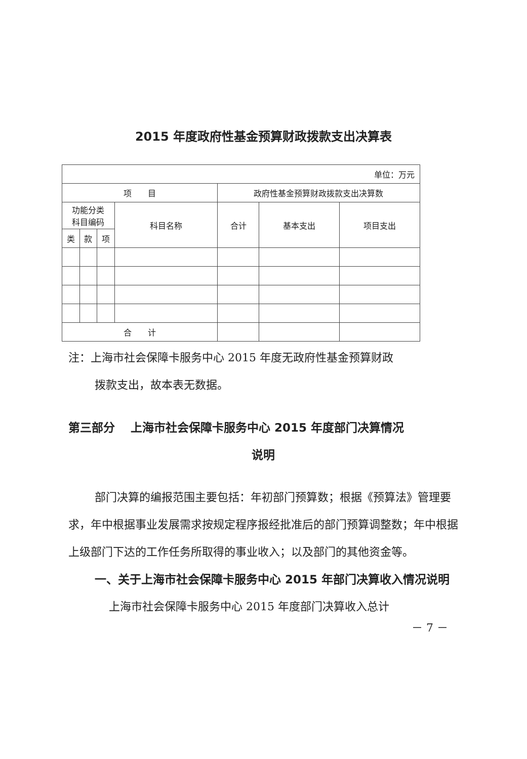2015 年度政府性基金预算财政拨款支出决算表
| 单位：万元 | | | | | | |
| 项 目 | | | | 政府性基金预算财政拨款支出决算数 | | |
| 功能分类 科目编码 | | | 科目名称 | 合计 | 基本支出 | 项目支出 |
| 类 | 款 | 项 | | | | |
| 合 计 | | | | | | |
注：上海市社会保障卡服务中心 2015 年度无政府性基金预算财政
拨款支出，故本表无数据。
第三部分　 上海市社会保障卡服务中心 2015 年度部门决算情况
说明
部门决算的编报范围主要包括：年初部门预算数；根据《预算法》管理要求，年中根据事业发展需求按规定程序报经批准后的部门预算调整数；年中根据上级部门下达的工作任务所取得的事业收入；以及部门的其他资金等。
一、关于上海市社会保障卡服务中心 2015 年部门决算收入情况说明
上海市社会保障卡服务中心 2015 年度部门决算收入总计
－ 7 －